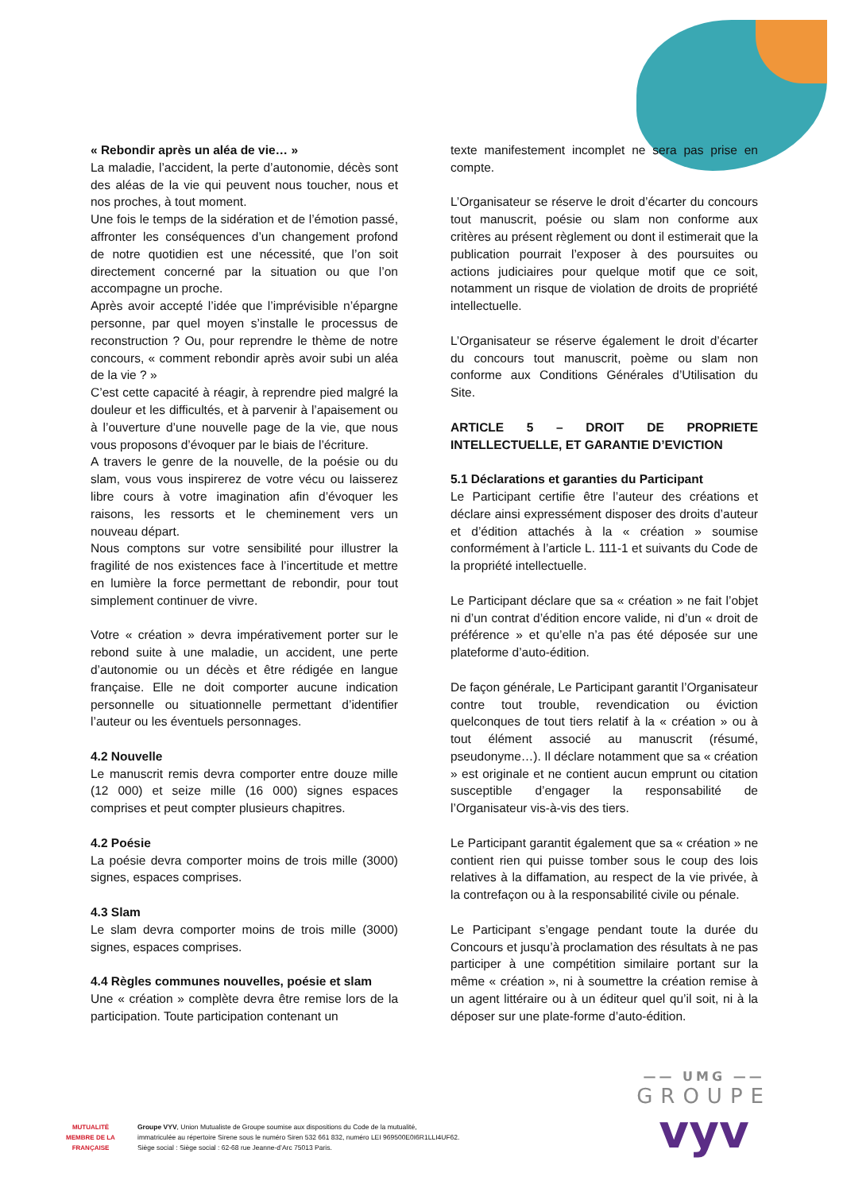« Rebondir après un aléa de vie… »
La maladie, l’accident, la perte d’autonomie, décès sont des aléas de la vie qui peuvent nous toucher, nous et nos proches, à tout moment.
Une fois le temps de la sidération et de l’émotion passé, affronter les conséquences d’un changement profond de notre quotidien est une nécessité, que l’on soit directement concerné par la situation ou que l’on accompagne un proche.
Après avoir accepté l’idée que l’imprévisible n’épargne personne, par quel moyen s’installe le processus de reconstruction ? Ou, pour reprendre le thème de notre concours, « comment rebondir après avoir subi un aléa de la vie ? »
C’est cette capacité à réagir, à reprendre pied malgré la douleur et les difficultés, et à parvenir à l’apaisement ou à l’ouverture d’une nouvelle page de la vie, que nous vous proposons d’évoquer par le biais de l’écriture.
A travers le genre de la nouvelle, de la poésie ou du slam, vous vous inspirerez de votre vécu ou laisserez libre cours à votre imagination afin d’évoquer les raisons, les ressorts et le cheminement vers un nouveau départ.
Nous comptons sur votre sensibilité pour illustrer la fragilité de nos existences face à l’incertitude et mettre en lumière la force permettant de rebondir, pour tout simplement continuer de vivre.
Votre « création » devra impérativement porter sur le rebond suite à une maladie, un accident, une perte d’autonomie ou un décès et être rédigée en langue française. Elle ne doit comporter aucune indication personnelle ou situationnelle permettant d’identifier l’auteur ou les éventuels personnages.
4.2 Nouvelle
Le manuscrit remis devra comporter entre douze mille (12 000) et seize mille (16 000) signes espaces comprises et peut compter plusieurs chapitres.
4.2 Poésie
La poésie devra comporter moins de trois mille (3000) signes, espaces comprises.
4.3 Slam
Le slam devra comporter moins de trois mille (3000) signes, espaces comprises.
4.4 Règles communes nouvelles, poésie et slam
Une « création » complète devra être remise lors de la participation. Toute participation contenant un
texte manifestement incomplet ne sera pas prise en compte.
L’Organisateur se réserve le droit d’écarter du concours tout manuscrit, poésie ou slam non conforme aux critères au présent règlement ou dont il estimerait que la publication pourrait l’exposer à des poursuites ou actions judiciaires pour quelque motif que ce soit, notamment un risque de violation de droits de propriété intellectuelle.
L’Organisateur se réserve également le droit d’écarter du concours tout manuscrit, poème ou slam non conforme aux Conditions Générales d’Utilisation du Site.
ARTICLE 5 – DROIT DE PROPRIETE INTELLECTUELLE, ET GARANTIE D’EVICTION
5.1 Déclarations et garanties du Participant
Le Participant certifie être l’auteur des créations et déclare ainsi expressément disposer des droits d’auteur et d’édition attachés à la « création » soumise conformément à l’article L. 111-1 et suivants du Code de la propriété intellectuelle.
Le Participant déclare que sa « création » ne fait l’objet ni d’un contrat d’édition encore valide, ni d’un « droit de préférence » et qu’elle n’a pas été déposée sur une plateforme d’auto-édition.
De façon générale, Le Participant garantit l’Organisateur contre tout trouble, revendication ou éviction quelconques de tout tiers relatif à la « création » ou à tout élément associé au manuscrit (résumé, pseudonyme…). Il déclare notamment que sa « création » est originale et ne contient aucun emprunt ou citation susceptible d’engager la responsabilité de l’Organisateur vis-à-vis des tiers.
Le Participant garantit également que sa « création » ne contient rien qui puisse tomber sous le coup des lois relatives à la diffamation, au respect de la vie privée, à la contrefaçon ou à la responsabilité civile ou pénale.
Le Participant s’engage pendant toute la durée du Concours et jusqu’à proclamation des résultats à ne pas participer à une compétition similaire portant sur la même « création », ni à soumettre la création remise à un agent littéraire ou à un éditeur quel qu’il soit, ni à la déposer sur une plate-forme d’auto-édition.
MUTUALITÉ
MEMBRE DE LA FRANÇAISE
Groupe VYV, Union Mutualiste de Groupe soumise aux dispositions du Code de la mutualité,
immatriculée au répertoire Sirene sous le numéro Siren 532 661 832, numéro LEI 969500E0I6R1LLI4UF62.
Siège social : Siège social : 62-68 rue Jeanne-d’Arc 75013 Paris.
—— UMG ——
GROUPE
vyv